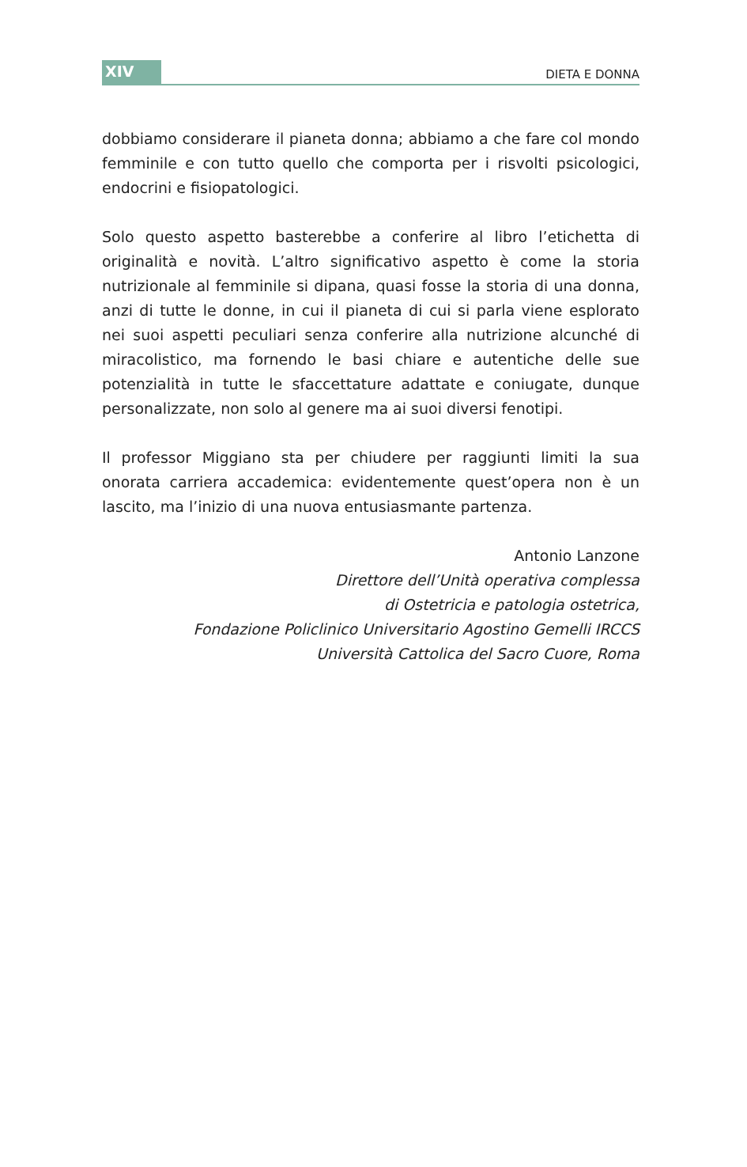XIV
DIETA E DONNA
dobbiamo considerare il pianeta donna; abbiamo a che fare col mondo femminile e con tutto quello che comporta per i risvolti psicologici, endocrini e fisiopatologici.
Solo questo aspetto basterebbe a conferire al libro l’etichetta di originalità e novità. L’altro significativo aspetto è come la storia nutrizionale al femminile si dipana, quasi fosse la storia di una donna, anzi di tutte le donne, in cui il pianeta di cui si parla viene esplorato nei suoi aspetti peculiari senza conferire alla nutrizione alcunché di miracolistico, ma fornendo le basi chiare e autentiche delle sue potenzialità in tutte le sfaccettature adattate e coniugate, dunque personalizzate, non solo al genere ma ai suoi diversi fenotipi.
Il professor Miggiano sta per chiudere per raggiunti limiti la sua onorata carriera accademica: evidentemente quest’opera non è un lascito, ma l’inizio di una nuova entusiasmante partenza.
Antonio Lanzone
Direttore dell’Unità operativa complessa
di Ostetricia e patologia ostetrica,
Fondazione Policlinico Universitario Agostino Gemelli IRCCS
Università Cattolica del Sacro Cuore, Roma